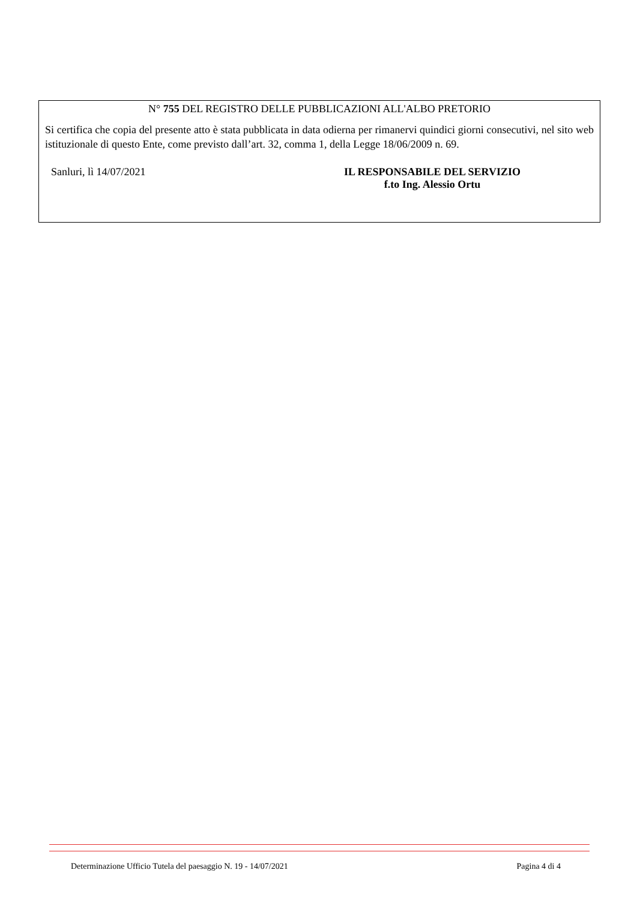N° 755 DEL REGISTRO DELLE PUBBLICAZIONI ALL'ALBO PRETORIO
Si certifica che copia del presente atto è stata pubblicata in data odierna per rimanervi quindici giorni consecutivi, nel sito web istituzionale di questo Ente, come previsto dall’art. 32, comma 1, della Legge 18/06/2009 n. 69.
Sanluri, lì 14/07/2021 IL RESPONSABILE DEL SERVIZIO
f.to Ing. Alessio Ortu
Determinazione Ufficio Tutela del paesaggio N. 19 - 14/07/2021 Pagina 4 di 4